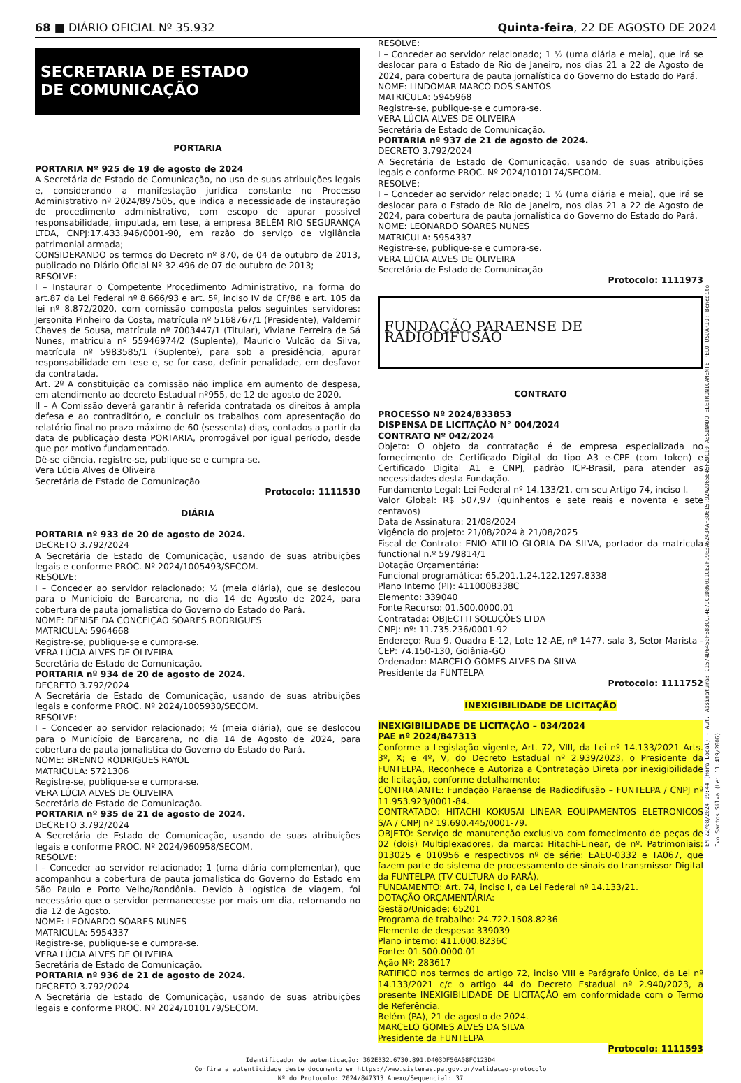68 ■ DIÁRIO OFICIAL Nº 35.932 Quinta-feira, 22 DE AGOSTO DE 2024
SECRETARIA DE ESTADO
DE COMUNICAÇÃO
PORTARIA
PORTARIA Nº 925 de 19 de agosto de 2024
A Secretária de Estado de Comunicação, no uso de suas atribuições legais e, considerando a manifestação jurídica constante no Processo Administrativo nº 2024/897505, que indica a necessidade de instauração de procedimento administrativo, com escopo de apurar possível responsabilidade, imputada, em tese, à empresa BELÉM RIO SEGURANÇA LTDA, CNPJ:17.433.946/0001-90, em razão do serviço de vigilância patrimonial armada;
CONSIDERANDO os termos do Decreto nº 870, de 04 de outubro de 2013, publicado no Diário Oficial Nº 32.496 de 07 de outubro de 2013;
RESOLVE:
I – Instaurar o Competente Procedimento Administrativo, na forma do art.87 da Lei Federal nº 8.666/93 e art. 5º, inciso IV da CF/88 e art. 105 da lei nº 8.872/2020, com comissão composta pelos seguintes servidores: Jersonita Pinheiro da Costa, matrícula nº 5168767/1 (Presidente), Valdemir Chaves de Sousa, matrícula nº 7003447/1 (Titular), Viviane Ferreira de Sá Nunes, matricula nº 55946974/2 (Suplente), Maurício Vulcão da Silva, matrícula nº 5983585/1 (Suplente), para sob a presidência, apurar responsabilidade em tese e, se for caso, definir penalidade, em desfavor da contratada.
Art. 2º A constituição da comissão não implica em aumento de despesa, em atendimento ao decreto Estadual nº955, de 12 de agosto de 2020.
II – A Comissão deverá garantir à referida contratada os direitos à ampla defesa e ao contraditório, e concluir os trabalhos com apresentação do relatório final no prazo máximo de 60 (sessenta) dias, contados a partir da data de publicação desta PORTARIA, prorrogável por igual período, desde que por motivo fundamentado.
Dê-se ciência, registre-se, publique-se e cumpra-se.
Vera Lúcia Alves de Oliveira
Secretária de Estado de Comunicação
Protocolo: 1111530
DIÁRIA
PORTARIA nº 933 de 20 de agosto de 2024.
DECRETO 3.792/2024
A Secretária de Estado de Comunicação, usando de suas atribuições legais e conforme PROC. Nº 2024/1005493/SECOM.
RESOLVE:
I – Conceder ao servidor relacionado; ½ (meia diária), que se deslocou para o Município de Barcarena, no dia 14 de Agosto de 2024, para cobertura de pauta jornalística do Governo do Estado do Pará.
NOME: DENISE DA CONCEIÇÃO SOARES RODRIGUES
MATRICULA: 5964668
Registre-se, publique-se e cumpra-se.
VERA LÚCIA ALVES DE OLIVEIRA
Secretária de Estado de Comunicação.
PORTARIA nº 934 de 20 de agosto de 2024.
DECRETO 3.792/2024
A Secretária de Estado de Comunicação, usando de suas atribuições legais e conforme PROC. Nº 2024/1005930/SECOM.
RESOLVE:
I – Conceder ao servidor relacionado; ½ (meia diária), que se deslocou para o Município de Barcarena, no dia 14 de Agosto de 2024, para cobertura de pauta jornalística do Governo do Estado do Pará.
NOME: BRENNO RODRIGUES RAYOL
MATRICULA: 5721306
Registre-se, publique-se e cumpra-se.
VERA LÚCIA ALVES DE OLIVEIRA
Secretária de Estado de Comunicação.
PORTARIA nº 935 de 21 de agosto de 2024.
DECRETO 3.792/2024
A Secretária de Estado de Comunicação, usando de suas atribuições legais e conforme PROC. Nº 2024/960958/SECOM.
RESOLVE:
I – Conceder ao servidor relacionado; 1 (uma diária complementar), que acompanhou a cobertura de pauta jornalística do Governo do Estado em São Paulo e Porto Velho/Rondônia. Devido à logística de viagem, foi necessário que o servidor permanecesse por mais um dia, retornando no dia 12 de Agosto.
NOME: LEONARDO SOARES NUNES
MATRICULA: 5954337
Registre-se, publique-se e cumpra-se.
VERA LÚCIA ALVES DE OLIVEIRA
Secretária de Estado de Comunicação.
PORTARIA nº 936 de 21 de agosto de 2024.
DECRETO 3.792/2024
A Secretária de Estado de Comunicação, usando de suas atribuições legais e conforme PROC. Nº 2024/1010179/SECOM.
RESOLVE:
I – Conceder ao servidor relacionado; 1 ½ (uma diária e meia), que irá se deslocar para o Estado de Rio de Janeiro, nos dias 21 a 22 de Agosto de 2024, para cobertura de pauta jornalística do Governo do Estado do Pará.
NOME: LINDOMAR MARCO DOS SANTOS
MATRICULA: 5945968
Registre-se, publique-se e cumpra-se.
VERA LÚCIA ALVES DE OLIVEIRA
Secretária de Estado de Comunicação.
PORTARIA nº 937 de 21 de agosto de 2024.
DECRETO 3.792/2024
A Secretária de Estado de Comunicação, usando de suas atribuições legais e conforme PROC. Nº 2024/1010174/SECOM.
RESOLVE:
I – Conceder ao servidor relacionado; 1 ½ (uma diária e meia), que irá se deslocar para o Estado de Rio de Janeiro, nos dias 21 a 22 de Agosto de 2024, para cobertura de pauta jornalística do Governo do Estado do Pará.
NOME: LEONARDO SOARES NUNES
MATRICULA: 5954337
Registre-se, publique-se e cumpra-se.
VERA LÚCIA ALVES DE OLIVEIRA
Secretária de Estado de Comunicação
Protocolo: 1111973
FUNDAÇÃO PARAENSE DE RADIODIFUSÃO
CONTRATO
PROCESSO Nº 2024/833853
DISPENSA DE LICITAÇÃO N° 004/2024
CONTRATO Nº 042/2024
Objeto: O objeto da contratação é de empresa especializada no fornecimento de Certificado Digital do tipo A3 e-CPF (com token) e Certificado Digital A1 e CNPJ, padrão ICP-Brasil, para atender as necessidades desta Fundação.
Fundamento Legal: Lei Federal nº 14.133/21, em seu Artigo 74, inciso I.
Valor Global: R$ 507,97 (quinhentos e sete reais e noventa e sete centavos)
Data de Assinatura: 21/08/2024
Vigência do projeto: 21/08/2024 à 21/08/2025
Fiscal de Contrato: ENIO ATILIO GLORIA DA SILVA, portador da matricula functional n.º 5979814/1
Dotação Orçamentária:
Funcional programática: 65.201.1.24.122.1297.8338
Plano Interno (PI): 4110008338C
Elemento: 339040
Fonte Recurso: 01.500.0000.01
Contratada: OBJECTTI SOLUÇÕES LTDA
CNPJ: nº: 11.735.236/0001-92
Endereço: Rua 9, Quadra E-12, Lote 12-AE, nº 1477, sala 3, Setor Marista - CEP: 74.150-130, Goiânia-GO
Ordenador: MARCELO GOMES ALVES DA SILVA
Presidente da FUNTELPA
Protocolo: 1111752
INEXIGIBILIDADE DE LICITAÇÃO
INEXIGIBILIDADE DE LICITAÇÃO – 034/2024
PAE nº 2024/847313
Conforme a Legislação vigente, Art. 72, VIII, da Lei nº 14.133/2021 Arts. 3º, X; e 4º, V, do Decreto Estadual nº 2.939/2023, o Presidente da FUNTELPA, Reconhece e Autoriza a Contratação Direta por inexigibilidade de licitação, conforme detalhamento:
CONTRATANTE: Fundação Paraense de Radiodifusão – FUNTELPA / CNPJ nº 11.953.923/0001-84.
CONTRATADO: HITACHI KOKUSAI LINEAR EQUIPAMENTOS ELETRONICOS S/A / CNPJ nº 19.690.445/0001-79.
OBJETO: Serviço de manutenção exclusiva com fornecimento de peças de 02 (dois) Multiplexadores, da marca: Hitachi-Linear, de nº. Patrimoniais: 013025 e 010956 e respectivos nº de série: EAEU-0332 e TA067, que fazem parte do sistema de processamento de sinais do transmissor Digital da FUNTELPA (TV CULTURA do PARÁ).
FUNDAMENTO: Art. 74, inciso I, da Lei Federal nº 14.133/21.
DOTAÇÃO ORÇAMENTÁRIA:
Gestão/Unidade: 65201
Programa de trabalho: 24.722.1508.8236
Elemento de despesa: 339039
Plano interno: 411.000.8236C
Fonte: 01.500.0000.01
Ação Nº: 283617
RATIFICO nos termos do artigo 72, inciso VIII e Parágrafo Único, da Lei nº 14.133/2021 c/c o artigo 44 do Decreto Estadual nº 2.940/2023, a presente INEXIGIBILIDADE DE LICITAÇÃO em conformidade com o Termo de Referência.
Belém (PA), 21 de agosto de 2024.
MARCELO GOMES ALVES DA SILVA
Presidente da FUNTELPA
Protocolo: 1111593
Identificador de autenticação: 362EB32.6730.891.D403DF56A08FC123D4
Confira a autenticidade deste documento em https://www.sistemas.pa.gov.br/validacao-protocolo
Nº do Protocolo: 2024/847313 Anexo/Sequencial: 37
EM 22/08/2024 09:44 (Hora Local) - Aut. Assinatura: C1574D6450F683CC.4E79C0D86011CE2F.9E3A6243AAF3D615.92A2D65E45F2DC10 ASSINADO ELETRONICAMENTE PELO USUÁRIO: Benedito Ivo Santos Silva (Lei 11.419/2006)